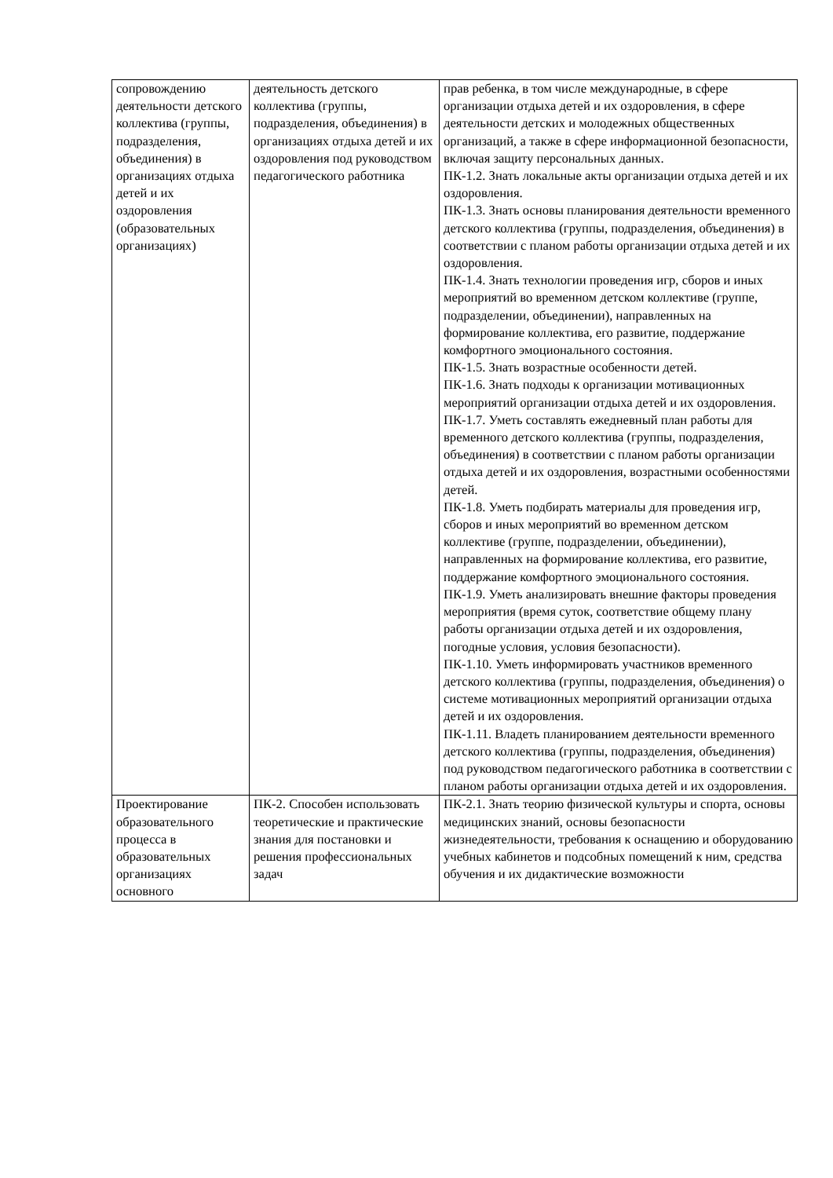| сопровождению деятельности детского коллектива (группы, подразделения, объединения) в организациях отдыха детей и их оздоровления (образовательных организациях) | деятельность детского коллектива (группы, подразделения, объединения) в организациях отдыха детей и их оздоровления под руководством педагогического работника | прав ребенка, в том числе международные, в сфере организации отдыха детей и их оздоровления, в сфере деятельности детских и молодежных общественных организаций, а также в сфере информационной безопасности, включая защиту персональных данных. ПК-1.2. Знать локальные акты организации отдыха детей и их оздоровления. ПК-1.3. Знать основы планирования деятельности временного детского коллектива (группы, подразделения, объединения) в соответствии с планом работы организации отдыха детей и их оздоровления. ПК-1.4. Знать технологии проведения игр, сборов и иных мероприятий во временном детском коллективе (группе, подразделении, объединении), направленных на формирование коллектива, его развитие, поддержание комфортного эмоционального состояния. ПК-1.5. Знать возрастные особенности детей. ПК-1.6. Знать подходы к организации мотивационных мероприятий организации отдыха детей и их оздоровления. ПК-1.7. Уметь составлять ежедневный план работы для временного детского коллектива (группы, подразделения, объединения) в соответствии с планом работы организации отдыха детей и их оздоровления, возрастными особенностями детей. ПК-1.8. Уметь подбирать материалы для проведения игр, сборов и иных мероприятий во временном детском коллективе (группе, подразделении, объединении), направленных на формирование коллектива, его развитие, поддержание комфортного эмоционального состояния. ПК-1.9. Уметь анализировать внешние факторы проведения мероприятия (время суток, соответствие общему плану работы организации отдыха детей и их оздоровления, погодные условия, условия безопасности). ПК-1.10. Уметь информировать участников временного детского коллектива (группы, подразделения, объединения) о системе мотивационных мероприятий организации отдыха детей и их оздоровления. ПК-1.11. Владеть планированием деятельности временного детского коллектива (группы, подразделения, объединения) под руководством педагогического работника в соответствии с планом работы организации отдыха детей и их оздоровления. |
| Проектирование образовательного процесса в образовательных организациях основного | ПК-2. Способен использовать теоретические и практические знания для постановки и решения профессиональных задач | ПК-2.1. Знать теорию физической культуры и спорта, основы медицинских знаний, основы безопасности жизнедеятельности, требования к оснащению и оборудованию учебных кабинетов и подсобных помещений к ним, средства обучения и их дидактические возможности |